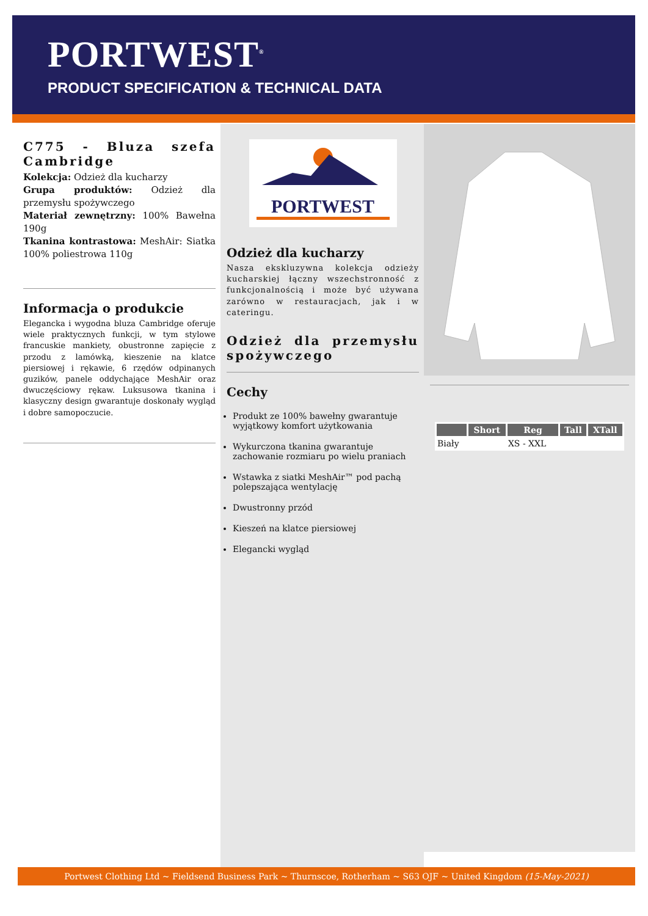PORTWEST<sup>®</sup>
PRODUCT SPECIFICATION & TECHNICAL DATA
C775 - Bluza szefa Cambridge
Kolekcja: Odzież dla kucharzy
Grupa produktów: Odzież dla przemysłu spożywczego
Materiał zewnętrzny: 100% Bawełna 190g
Tkanina kontrastowa: MeshAir: Siatka 100% poliestrowa 110g
Informacja o produkcie
Elegancka i wygodna bluza Cambridge oferuje wiele praktycznych funkcji, w tym stylowe francuskie mankiety, obustronne zapięcie z przodu z lamówką, kieszenie na klatce piersiowej i rękawie, 6 rzędów odpinanych guzików, panele oddychające MeshAir oraz dwuczęściowy rękaw. Luksusowa tkanina i klasyczny design gwarantuje doskonały wygląd i dobre samopoczucie.
PORTWEST
Odzież dla kucharzy
Nasza ekskluzywna kolekcja odzieży kucharskiej łączny wszechstronność z funkcjonalnością i może być używana zarówno w restauracjach, jak i w cateringu.
Odzież dla przemysłu spożywczego
Cechy
Produkt ze 100% bawełny gwarantuje wyjątkowy komfort użytkowania
Wykurczona tkanina gwarantuje zachowanie rozmiaru po wielu praniach
Wstawka z siatki MeshAir™ pod pachą polepszająca wentylację
Dwustronny przód
Kieszeń na klatce piersiowej
Elegancki wygląd
| | Short | Reg | Tall | XTall |
| --- | --- | --- | --- | --- |
| Biały | | XS - XXL | | |
Portwest Clothing Ltd ~ Fieldsend Business Park ~ Thurnscoe, Rotherham ~ S63 OJF ~ United Kingdom (15-May-2021)